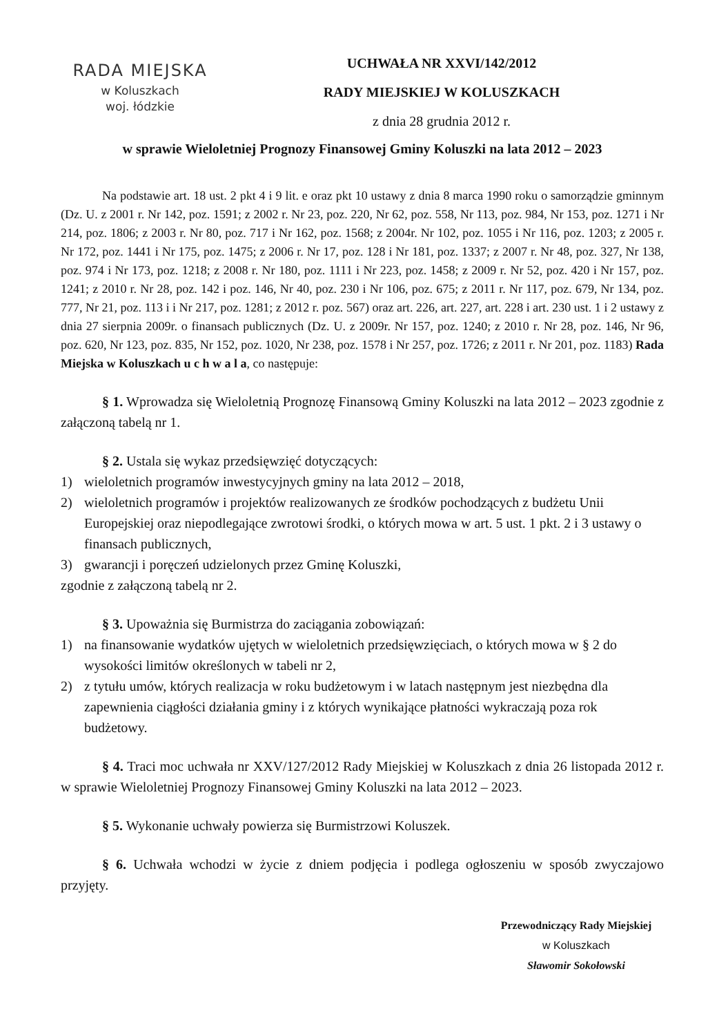RADA MIEJSKA
w Koluszkach
woj. łódzkie
UCHWAŁA NR XXVI/142/2012
RADY MIEJSKIEJ W KOLUSZKACH
z dnia 28 grudnia 2012 r.
w sprawie Wieloletniej Prognozy Finansowej Gminy Koluszki na lata 2012 – 2023
Na podstawie art. 18 ust. 2 pkt 4 i 9 lit. e oraz pkt 10 ustawy z dnia 8 marca 1990 roku o samorządzie gminnym (Dz. U. z 2001 r. Nr 142, poz. 1591; z 2002 r. Nr 23, poz. 220, Nr 62, poz. 558, Nr 113, poz. 984, Nr 153, poz. 1271 i Nr 214, poz. 1806; z 2003 r. Nr 80, poz. 717 i Nr 162, poz. 1568; z 2004r. Nr 102, poz. 1055 i Nr 116, poz. 1203; z 2005 r. Nr 172, poz. 1441 i Nr 175, poz. 1475; z 2006 r. Nr 17, poz. 128 i Nr 181, poz. 1337; z 2007 r. Nr 48, poz. 327, Nr 138, poz. 974 i Nr 173, poz. 1218; z 2008 r. Nr 180, poz. 1111 i Nr 223, poz. 1458; z 2009 r. Nr 52, poz. 420 i Nr 157, poz. 1241; z 2010 r. Nr 28, poz. 142 i poz. 146, Nr 40, poz. 230 i Nr 106, poz. 675; z 2011 r. Nr 117, poz. 679, Nr 134, poz. 777, Nr 21, poz. 113 i i Nr 217, poz. 1281; z 2012 r. poz. 567) oraz art. 226, art. 227, art. 228 i art. 230 ust. 1 i 2 ustawy z dnia 27 sierpnia 2009r. o finansach publicznych (Dz. U. z 2009r. Nr 157, poz. 1240; z 2010 r. Nr 28, poz. 146, Nr 96, poz. 620, Nr 123, poz. 835, Nr 152, poz. 1020, Nr 238, poz. 1578 i Nr 257, poz. 1726; z 2011 r. Nr 201, poz. 1183) Rada Miejska w Koluszkach u c h w a l a, co następuje:
§ 1. Wprowadza się Wieloletnią Prognozę Finansową Gminy Koluszki na lata 2012 – 2023 zgodnie z załączoną tabelą nr 1.
§ 2. Ustala się wykaz przedsięwzięć dotyczących:
1) wieloletnich programów inwestycyjnych gminy na lata 2012 – 2018,
2) wieloletnich programów i projektów realizowanych ze środków pochodzących z budżetu Unii Europejskiej oraz niepodlegające zwrotowi środki, o których mowa w art. 5 ust. 1 pkt. 2 i 3 ustawy o finansach publicznych,
3) gwarancji i poręczeń udzielonych przez Gminę Koluszki,
zgodnie z załączoną tabelą nr 2.
§ 3. Upoważnia się Burmistrza do zaciągania zobowiązań:
1) na finansowanie wydatków ujętych w wieloletnich przedsięwzięciach, o których mowa w § 2 do wysokości limitów określonych w tabeli nr 2,
2) z tytułu umów, których realizacja w roku budżetowym i w latach następnym jest niezbędna dla zapewnienia ciągłości działania gminy i z których wynikające płatności wykraczają poza rok budżetowy.
§ 4. Traci moc uchwała nr XXV/127/2012 Rady Miejskiej w Koluszkach z dnia 26 listopada 2012 r. w sprawie Wieloletniej Prognozy Finansowej Gminy Koluszki na lata 2012 – 2023.
§ 5. Wykonanie uchwały powierza się Burmistrzowi Koluszek.
§ 6. Uchwała wchodzi w życie z dniem podjęcia i podlega ogłoszeniu w sposób zwyczajowo przyjęty.
Przewodniczący Rady Miejskiej
w Koluszkach
Sławomir Sokołowski